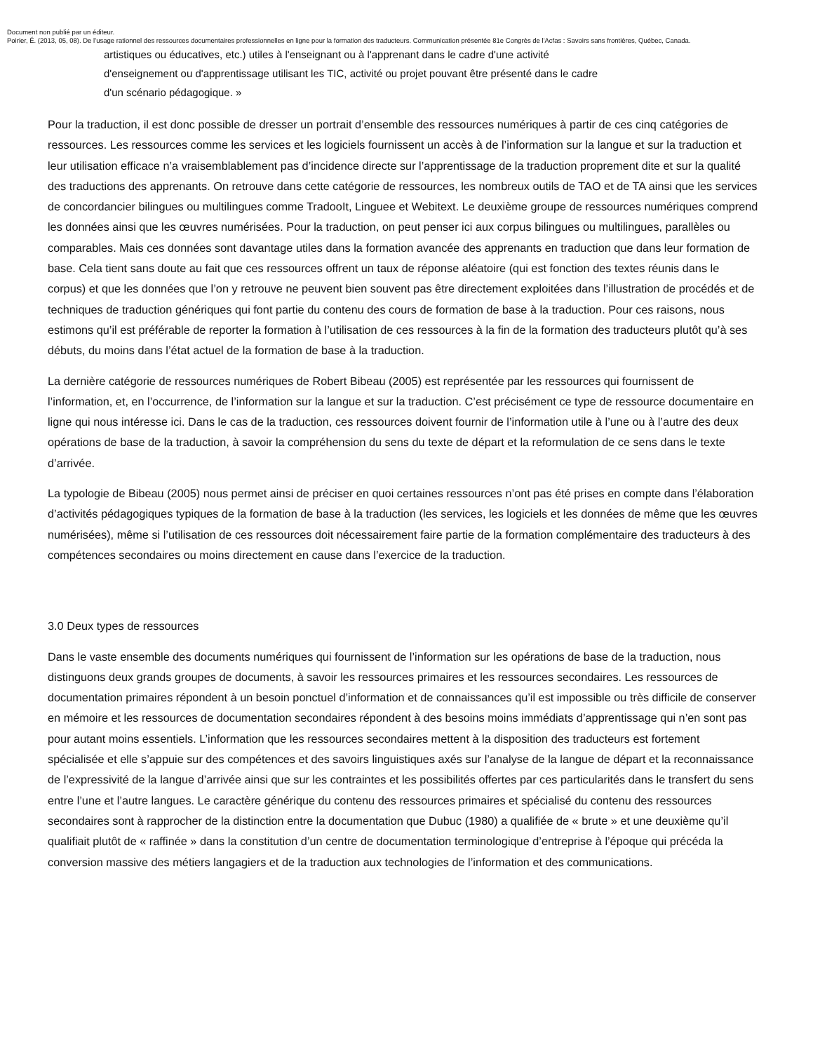Document non publié par un éditeur.
Poirier, É. (2013, 05, 08). De l’usage rationnel des ressources documentaires professionnelles en ligne pour la formation des traducteurs. Communication présentée 81e Congrès de l'Acfas : Savoirs sans frontières, Québec, Canada.
artistiques ou éducatives, etc.) utiles à l'enseignant ou à l'apprenant dans le cadre d'une activité
d'enseignement ou d'apprentissage utilisant les TIC, activité ou projet pouvant être présenté dans le cadre
d'un scénario pédagogique. »
Pour la traduction, il est donc possible de dresser un portrait d’ensemble des ressources numériques à partir de ces cinq catégories de ressources. Les ressources comme les services et les logiciels fournissent un accès à de l’information sur la langue et sur la traduction et leur utilisation efficace n’a vraisemblablement pas d’incidence directe sur l’apprentissage de la traduction proprement dite et sur la qualité des traductions des apprenants. On retrouve dans cette catégorie de ressources, les nombreux outils de TAO et de TA ainsi que les services de concordancier bilingues ou multilingues comme TradooIt, Linguee et Webitext. Le deuxième groupe de ressources numériques comprend les données ainsi que les œuvres numérisées. Pour la traduction, on peut penser ici aux corpus bilingues ou multilingues, parallèles ou comparables. Mais ces données sont davantage utiles dans la formation avancée des apprenants en traduction que dans leur formation de base. Cela tient sans doute au fait que ces ressources offrent un taux de réponse aléatoire (qui est fonction des textes réunis dans le corpus) et que les données que l’on y retrouve ne peuvent bien souvent pas être directement exploitées dans l’illustration de procédés et de techniques de traduction génériques qui font partie du contenu des cours de formation de base à la traduction. Pour ces raisons, nous estimons qu’il est préférable de reporter la formation à l’utilisation de ces ressources à la fin de la formation des traducteurs plutôt qu’à ses débuts, du moins dans l’état actuel de la formation de base à la traduction.
La dernière catégorie de ressources numériques de Robert Bibeau (2005) est représentée par les ressources qui fournissent de l’information, et, en l’occurrence, de l’information sur la langue et sur la traduction. C’est précisément ce type de ressource documentaire en ligne qui nous intéresse ici. Dans le cas de la traduction, ces ressources doivent fournir de l’information utile à l’une ou à l’autre des deux opérations de base de la traduction, à savoir la compréhension du sens du texte de départ et la reformulation de ce sens dans le texte d’arrivée.
La typologie de Bibeau (2005) nous permet ainsi de préciser en quoi certaines ressources n’ont pas été prises en compte dans l’élaboration d’activités pédagogiques typiques de la formation de base à la traduction (les services, les logiciels et les données de même que les œuvres numérisées), même si l’utilisation de ces ressources doit nécessairement faire partie de la formation complémentaire des traducteurs à des compétences secondaires ou moins directement en cause dans l’exercice de la traduction.
3.0 Deux types de ressources
Dans le vaste ensemble des documents numériques qui fournissent de l’information sur les opérations de base de la traduction, nous distinguons deux grands groupes de documents, à savoir les ressources primaires et les ressources secondaires. Les ressources de documentation primaires répondent à un besoin ponctuel d’information et de connaissances qu’il est impossible ou très difficile de conserver en mémoire et les ressources de documentation secondaires répondent à des besoins moins immédiats d’apprentissage qui n’en sont pas pour autant moins essentiels. L’information que les ressources secondaires mettent à la disposition des traducteurs est fortement spécialisée et elle s’appuie sur des compétences et des savoirs linguistiques axés sur l’analyse de la langue de départ et la reconnaissance de l’expressivité de la langue d’arrivée ainsi que sur les contraintes et les possibilités offertes par ces particularités dans le transfert du sens entre l’une et l’autre langues. Le caractère générique du contenu des ressources primaires et spécialisé du contenu des ressources secondaires sont à rapprocher de la distinction entre la documentation que Dubuc (1980) a qualifiée de « brute » et une deuxième qu’il qualifiait plutôt de « raffinée » dans la constitution d’un centre de documentation terminologique d’entreprise à l’époque qui précéda la conversion massive des métiers langagiers et de la traduction aux technologies de l’information et des communications.